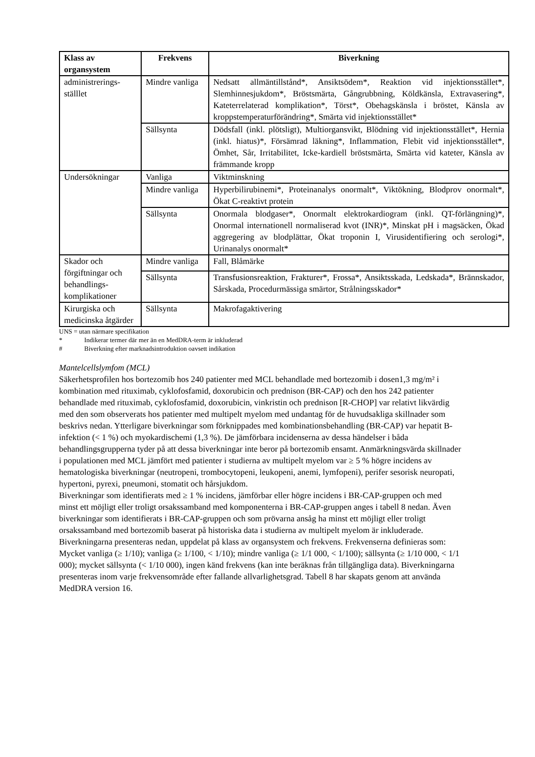| Klass av organsystem | Frekvens | Biverkning |
| --- | --- | --- |
| administrerings-ställlet | Mindre vanliga | Nedsatt allmäntillstånd*, Ansiktsödem*, Reaktion vid injektionsstället*, Slemhinnesjukdom*, Bröstsmärta, Gångrubbning, Köldkänsla, Extravasering*, Kateterrelaterad komplikation*, Törst*, Obehagskänsla i bröstet, Känsla av kroppstemperaturförändring*, Smärta vid injektionsstället* |
| | Sällsynta | Dödsfall (inkl. plötsligt), Multiorgansvikt, Blödning vid injektionsstället*, Hernia (inkl. hiatus)*, Försämrad läkning*, Inflammation, Flebit vid injektionsstället*, Ömhet, Sår, Irritabilitet, Icke-kardiell bröstsmärta, Smärta vid kateter, Känsla av främmande kropp |
| Undersökningar | Vanliga | Viktminskning |
| | Mindre vanliga | Hyperbilirubinemi*, Proteinanalys onormalt*, Viktökning, Blodprov onormalt*, Ökat C-reaktivt protein |
| | Sällsynta | Onormala blodgaser*, Onormalt elektrokardiogram (inkl. QT-förlängning)*, Onormal internationell normaliserad kvot (INR)*, Minskat pH i magsäcken, Ökad aggregering av blodplättar, Ökat troponin I, Virusidentifiering och serologi*, Urinanalys onormalt* |
| Skador och förgiftningar och behandlings-komplikationer | Mindre vanliga | Fall, Blåmärke |
| | Sällsynta | Transfusionsreaktion, Frakturer*, Frossa*, Ansiktsskada, Ledskada*, Brännskador, Sårskada, Procedurmässiga smärtor, Strålningsskador* |
| Kirurgiska och medicinska åtgärder | Sällsynta | Makrofagaktivering |
UNS = utan närmare specifikation
* Indikerar termer där mer än en MedDRA-term är inkluderad
# Biverkning efter marknadsintroduktion oavsett indikation
Mantelcellslymfom (MCL)
Säkerhetsprofilen hos bortezomib hos 240 patienter med MCL behandlade med bortezomib i dosen1,3 mg/m² i kombination med rituximab, cyklofosfamid, doxorubicin och prednison (BR-CAP) och den hos 242 patienter behandlade med rituximab, cyklofosfamid, doxorubicin, vinkristin och prednison [R-CHOP] var relativt likvärdig med den som observerats hos patienter med multipelt myelom med undantag för de huvudsakliga skillnader som beskrivs nedan. Ytterligare biverkningar som förknippades med kombinationsbehandling (BR-CAP) var hepatit B-infektion (< 1 %) och myokardischemi (1,3 %). De jämförbara incidenserna av dessa händelser i båda behandlingsgrupperna tyder på att dessa biverkningar inte beror på bortezomib ensamt. Anmärkningsvärda skillnader i populationen med MCL jämfört med patienter i studierna av multipelt myelom var ≥ 5 % högre incidens av hematologiska biverkningar (neutropeni, trombocytopeni, leukopeni, anemi, lymfopeni), perifer sesorisk neuropati, hypertoni, pyrexi, pneumoni, stomatit och hårsjukdom.
Biverkningar som identifierats med ≥ 1 % incidens, jämförbar eller högre incidens i BR-CAP-gruppen och med minst ett möjligt eller troligt orsakssamband med komponenterna i BR-CAP-gruppen anges i tabell 8 nedan. Även biverkningar som identifierats i BR-CAP-gruppen och som prövarna ansåg ha minst ett möjligt eller troligt orsakssamband med bortezomib baserat på historiska data i studierna av multipelt myelom är inkluderade.
Biverkningarna presenteras nedan, uppdelat på klass av organsystem och frekvens. Frekvenserna definieras som: Mycket vanliga (≥ 1/10); vanliga (≥ 1/100, < 1/10); mindre vanliga (≥ 1/1 000, < 1/100); sällsynta (≥ 1/10 000, < 1/1 000); mycket sällsynta (< 1/10 000), ingen känd frekvens (kan inte beräknas från tillgängliga data). Biverkningarna presenteras inom varje frekvensområde efter fallande allvarlighetsgrad. Tabell 8 har skapats genom att använda MedDRA version 16.